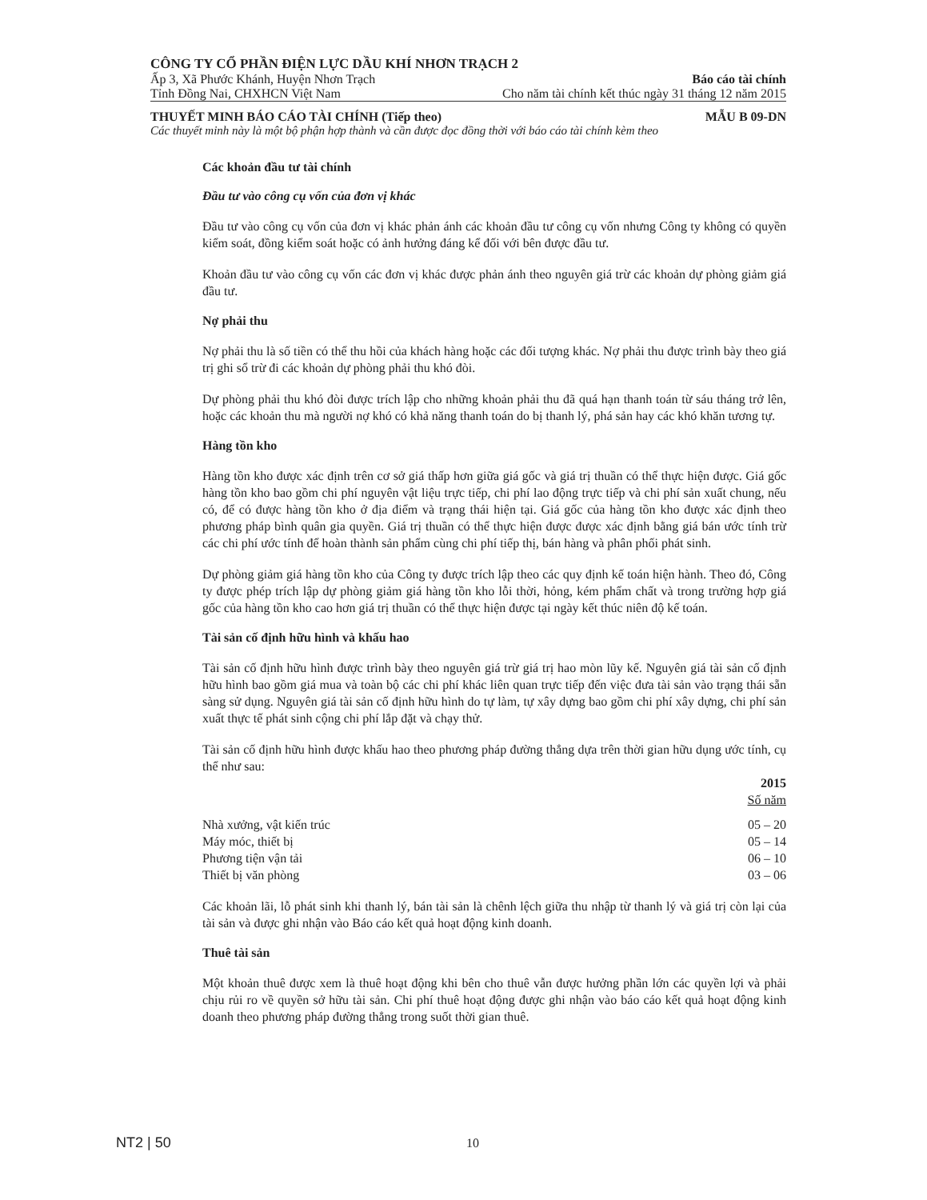CÔNG TY CỔ PHẦN ĐIỆN LỰC DẦU KHÍ NHƠN TRẠCH 2
Ấp 3, Xã Phước Khánh, Huyện Nhơn Trạch Báo cáo tài chính
Tỉnh Đồng Nai, CHXHCN Việt Nam Cho năm tài chính kết thúc ngày 31 tháng 12 năm 2015
THUYẾT MINH BÁO CÁO TÀI CHÍNH (Tiếp theo) MẪU B 09-DN
Các thuyết minh này là một bộ phận hợp thành và cần được đọc đồng thời với báo cáo tài chính kèm theo
Các khoản đầu tư tài chính
Đầu tư vào công cụ vốn của đơn vị khác
Đầu tư vào công cụ vốn của đơn vị khác phản ánh các khoản đầu tư công cụ vốn nhưng Công ty không có quyền kiểm soát, đồng kiểm soát hoặc có ảnh hưởng đáng kể đối với bên được đầu tư.
Khoản đầu tư vào công cụ vốn các đơn vị khác được phản ánh theo nguyên giá trừ các khoản dự phòng giảm giá đầu tư.
Nợ phải thu
Nợ phải thu là số tiền có thể thu hồi của khách hàng hoặc các đối tượng khác. Nợ phải thu được trình bày theo giá trị ghi sổ trừ đi các khoản dự phòng phải thu khó đòi.
Dự phòng phải thu khó đòi được trích lập cho những khoản phải thu đã quá hạn thanh toán từ sáu tháng trở lên, hoặc các khoản thu mà người nợ khó có khả năng thanh toán do bị thanh lý, phá sản hay các khó khăn tương tự.
Hàng tồn kho
Hàng tồn kho được xác định trên cơ sở giá thấp hơn giữa giá gốc và giá trị thuần có thể thực hiện được. Giá gốc hàng tồn kho bao gồm chi phí nguyên vật liệu trực tiếp, chi phí lao động trực tiếp và chi phí sản xuất chung, nếu có, để có được hàng tồn kho ở địa điểm và trạng thái hiện tại. Giá gốc của hàng tồn kho được xác định theo phương pháp bình quân gia quyền. Giá trị thuần có thể thực hiện được được xác định bằng giá bán ước tính trừ các chi phí ước tính để hoàn thành sản phẩm cùng chi phí tiếp thị, bán hàng và phân phối phát sinh.
Dự phòng giảm giá hàng tồn kho của Công ty được trích lập theo các quy định kế toán hiện hành. Theo đó, Công ty được phép trích lập dự phòng giảm giá hàng tồn kho lỗi thời, hỏng, kém phẩm chất và trong trường hợp giá gốc của hàng tồn kho cao hơn giá trị thuần có thể thực hiện được tại ngày kết thúc niên độ kế toán.
Tài sản cố định hữu hình và khấu hao
Tài sản cố định hữu hình được trình bày theo nguyên giá trừ giá trị hao mòn lũy kế. Nguyên giá tài sản cố định hữu hình bao gồm giá mua và toàn bộ các chi phí khác liên quan trực tiếp đến việc đưa tài sản vào trạng thái sẵn sàng sử dụng. Nguyên giá tài sản cố định hữu hình do tự làm, tự xây dựng bao gồm chi phí xây dựng, chi phí sản xuất thực tế phát sinh cộng chi phí lắp đặt và chạy thử.
Tài sản cố định hữu hình được khấu hao theo phương pháp đường thẳng dựa trên thời gian hữu dụng ước tính, cụ thể như sau:
| | 2015 |
| --- | --- |
| | Số năm |
| Nhà xưởng, vật kiến trúc | 05 – 20 |
| Máy móc, thiết bị | 05 – 14 |
| Phương tiện vận tải | 06 – 10 |
| Thiết bị văn phòng | 03 – 06 |
Các khoản lãi, lỗ phát sinh khi thanh lý, bán tài sản là chênh lệch giữa thu nhập từ thanh lý và giá trị còn lại của tài sản và được ghi nhận vào Báo cáo kết quả hoạt động kinh doanh.
Thuê tài sản
Một khoản thuê được xem là thuê hoạt động khi bên cho thuê vẫn được hưởng phần lớn các quyền lợi và phải chịu rủi ro về quyền sở hữu tài sản. Chi phí thuê hoạt động được ghi nhận vào báo cáo kết quả hoạt động kinh doanh theo phương pháp đường thẳng trong suốt thời gian thuê.
NT2 | 50 10